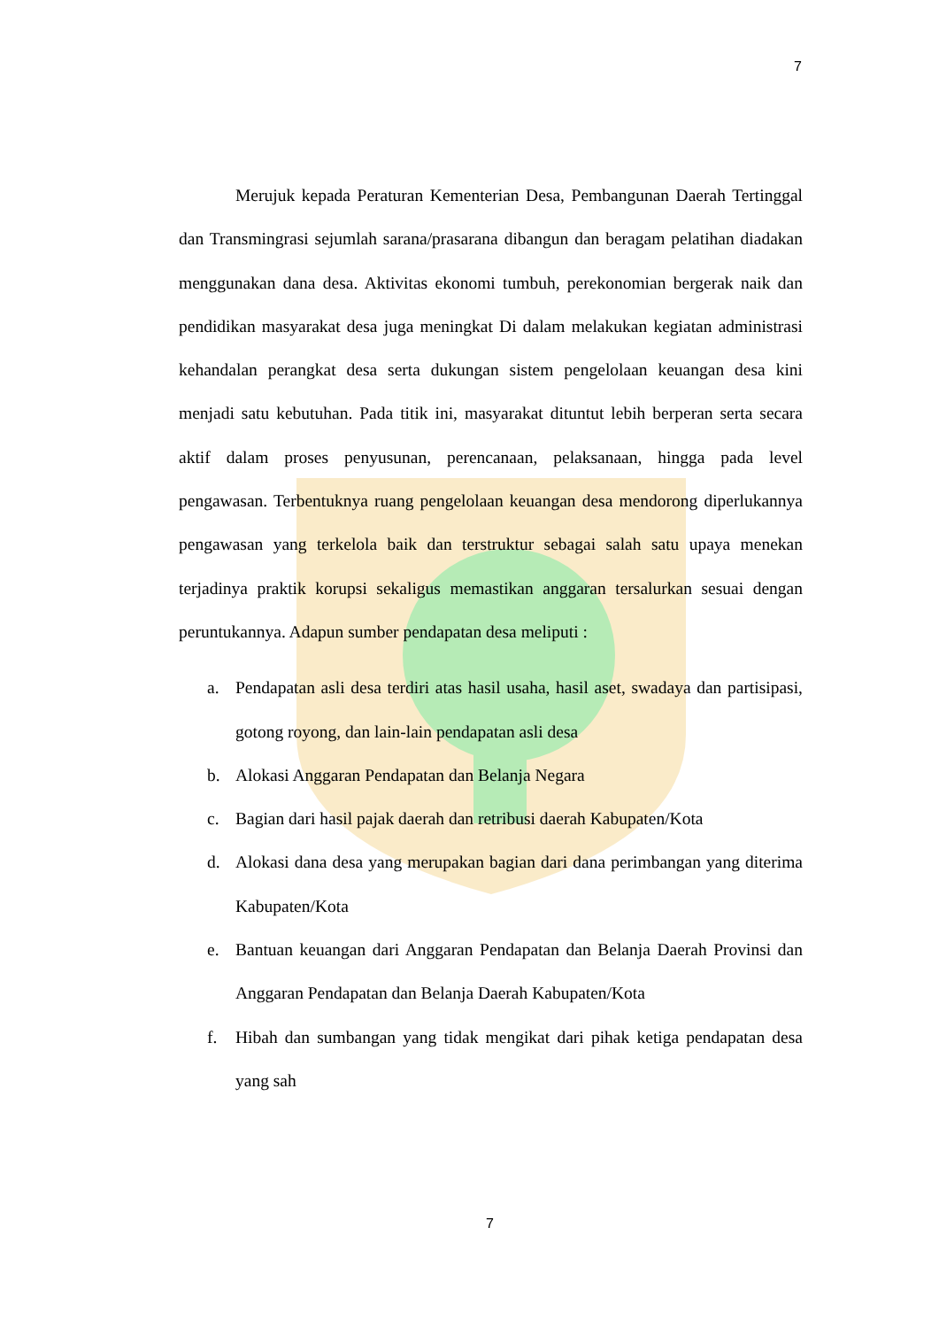7
Merujuk kepada Peraturan Kementerian Desa, Pembangunan Daerah Tertinggal dan Transmingrasi sejumlah sarana/prasarana dibangun dan beragam pelatihan diadakan menggunakan dana desa. Aktivitas ekonomi tumbuh, perekonomian bergerak naik dan pendidikan masyarakat desa juga meningkat Di dalam melakukan kegiatan administrasi kehandalan perangkat desa serta dukungan sistem pengelolaan keuangan desa kini menjadi satu kebutuhan. Pada titik ini, masyarakat dituntut lebih berperan serta secara aktif dalam proses penyusunan, perencanaan, pelaksanaan, hingga pada level pengawasan. Terbentuknya ruang pengelolaan keuangan desa mendorong diperlukannya pengawasan yang terkelola baik dan terstruktur sebagai salah satu upaya menekan terjadinya praktik korupsi sekaligus memastikan anggaran tersalurkan sesuai dengan peruntukannya. Adapun sumber pendapatan desa meliputi :
a. Pendapatan asli desa terdiri atas hasil usaha, hasil aset, swadaya dan partisipasi, gotong royong, dan lain-lain pendapatan asli desa
b. Alokasi Anggaran Pendapatan dan Belanja Negara
c. Bagian dari hasil pajak daerah dan retribusi daerah Kabupaten/Kota
d. Alokasi dana desa yang merupakan bagian dari dana perimbangan yang diterima Kabupaten/Kota
e. Bantuan keuangan dari Anggaran Pendapatan dan Belanja Daerah Provinsi dan Anggaran Pendapatan dan Belanja Daerah Kabupaten/Kota
f. Hibah dan sumbangan yang tidak mengikat dari pihak ketiga pendapatan desa yang sah
7